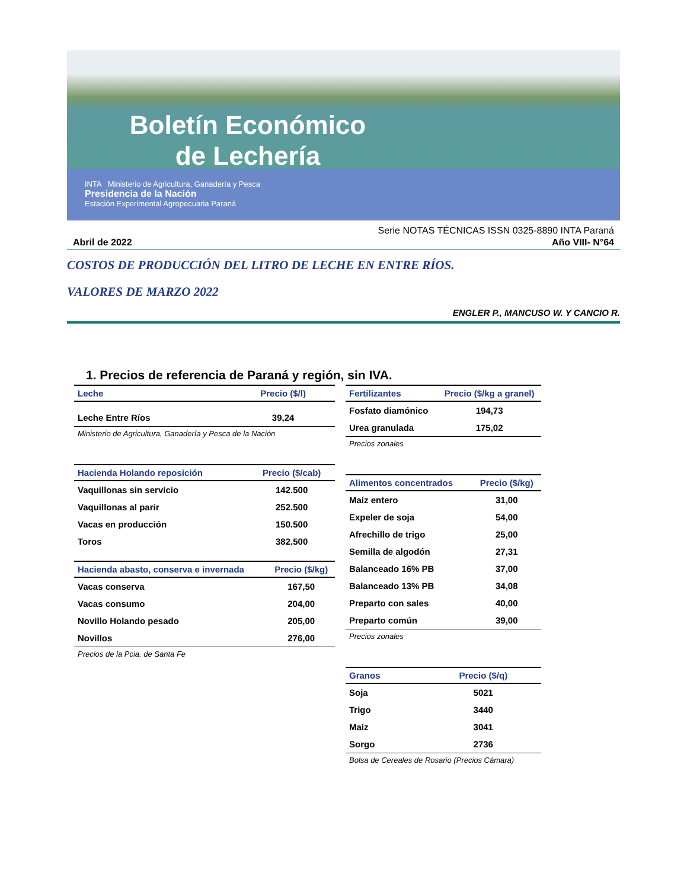Boletín Económico de Lechería
INTA Ministerio de Agricultura, Ganadería y Pesca
Presidencia de la Nación
Estación Experimental Agropecuaria Paraná
Serie NOTAS TÉCNICAS ISSN 0325-8890 INTA Paraná
Abril de 2022 Año VIII- N°64
COSTOS DE PRODUCCIÓN DEL LITRO DE LECHE EN ENTRE RÍOS.
VALORES DE MARZO 2022
ENGLER P., MANCUSO W. Y CANCIO R.
1. Precios de referencia de Paraná y región, sin IVA.
| Leche | Precio ($/l) |
| --- | --- |
| Leche Entre Ríos | 39,24 |
Ministerio de Agricultura, Ganadería y Pesca de la Nación
| Hacienda Holando reposición | Precio ($/cab) |
| --- | --- |
| Vaquillonas sin servicio | 142.500 |
| Vaquillonas al parir | 252.500 |
| Vacas en producción | 150.500 |
| Toros | 382.500 |
| Hacienda abasto, conserva e invernada | Precio ($/kg) |
| --- | --- |
| Vacas conserva | 167,50 |
| Vacas consumo | 204,00 |
| Novillo Holando pesado | 205,00 |
| Novillos | 276,00 |
Precios de la Pcia. de Santa Fe
| Fertilizantes | Precio ($/kg a granel) |
| --- | --- |
| Fosfato diamónico | 194,73 |
| Urea granulada | 175,02 |
Precios zonales
| Alimentos concentrados | Precio ($/kg) |
| --- | --- |
| Maíz entero | 31,00 |
| Expeler de soja | 54,00 |
| Afrechillo de trigo | 25,00 |
| Semilla de algodón | 27,31 |
| Balanceado 16% PB | 37,00 |
| Balanceado 13% PB | 34,08 |
| Preparto con sales | 40,00 |
| Preparto común | 39,00 |
Precios zonales
| Granos | Precio ($/q) |
| --- | --- |
| Soja | 5021 |
| Trigo | 3440 |
| Maíz | 3041 |
| Sorgo | 2736 |
Bolsa de Cereales de Rosario (Precios Cámara)